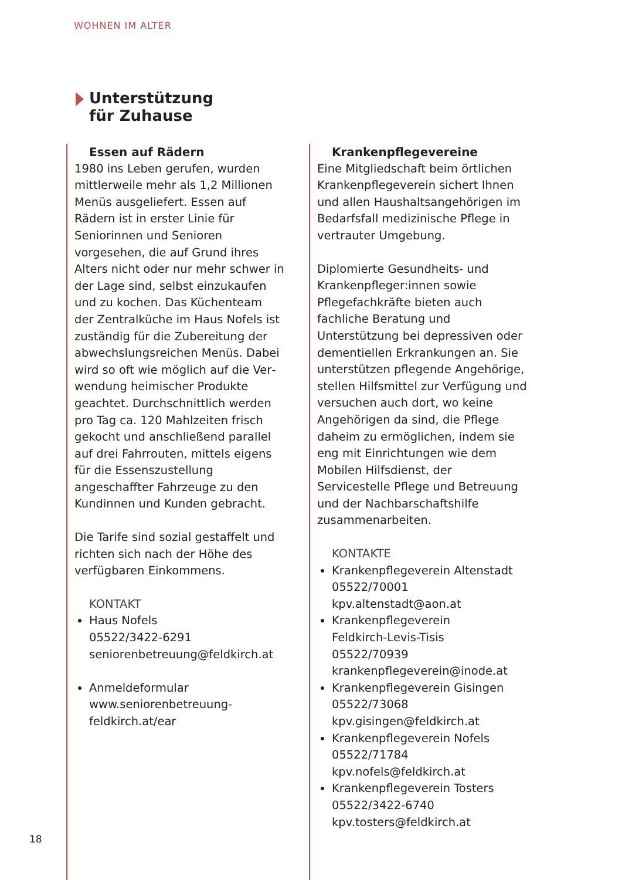WOHNEN IM ALTER
Unterstützung
für Zuhause
Essen auf Rädern
1980 ins Leben gerufen, wurden mitt­lerweile mehr als 1,2 Millionen Menüs ausgeliefert. Essen auf Rädern ist in erster Linie für Seniorinnen und Senioren vorgesehen, die auf Grund ihres Alters nicht oder nur mehr schwer in der Lage sind, selbst einzukaufen und zu kochen. Das Küchenteam der Zentralküche im Haus Nofels ist zuständig für die Zubereitung der abwechslungsreichen Menüs. Dabei wird so oft wie möglich auf die Ver­wendung heimischer Produkte geach­tet. Durchschnittlich werden pro Tag ca. 120 Mahlzeiten frisch gekocht und anschließend parallel auf drei Fahrrouten, mittels eigens für die Essenszustellung angeschaffter Fahr­zeuge zu den Kundinnen und Kunden gebracht.
Die Tarife sind sozial gestaffelt und richten sich nach der Höhe des verfügbaren Einkommens.
KONTAKT
Haus Nofels
05522/3422-6291
seniorenbetreuung@feldkirch.at
Anmeldeformular
www.seniorenbetreuung-feldkirch.at/ear
Krankenpflegevereine
Eine Mitgliedschaft beim örtlichen Krankenpflegeverein sichert Ihnen und allen Haushaltsangehörigen im Bedarfsfall medizinische Pflege in vertrauter Umgebung.
Diplomierte Gesundheits- und Kranken­pfleger:innen sowie Pflegefachkräfte bieten auch fachliche Beratung und Unterstützung bei depressiven oder dementiellen Erkrankungen an. Sie unterstützen pflegende Angehörige, stellen Hilfsmittel zur Verfügung und versuchen auch dort, wo keine Ange­hörigen da sind, die Pflege daheim zu ermöglichen, indem sie eng mit Einrichtungen wie dem Mobilen Hilfs­dienst, der Servicestelle Pflege und Betreuung und der Nachbarschaftshilfe zusammenarbeiten.
KONTAKTE
Krankenpflegeverein Altenstadt
05522/70001
kpv.altenstadt@aon.at
Krankenpflegeverein
Feldkirch-Levis-Tisis
05522/70939
krankenpflegeverein@inode.at
Krankenpflegeverein Gisingen
05522/73068
kpv.gisingen@feldkirch.at
Krankenpflegeverein Nofels
05522/71784
kpv.nofels@feldkirch.at
Krankenpflegeverein Tosters
05522/3422-6740
kpv.tosters@feldkirch.at
18